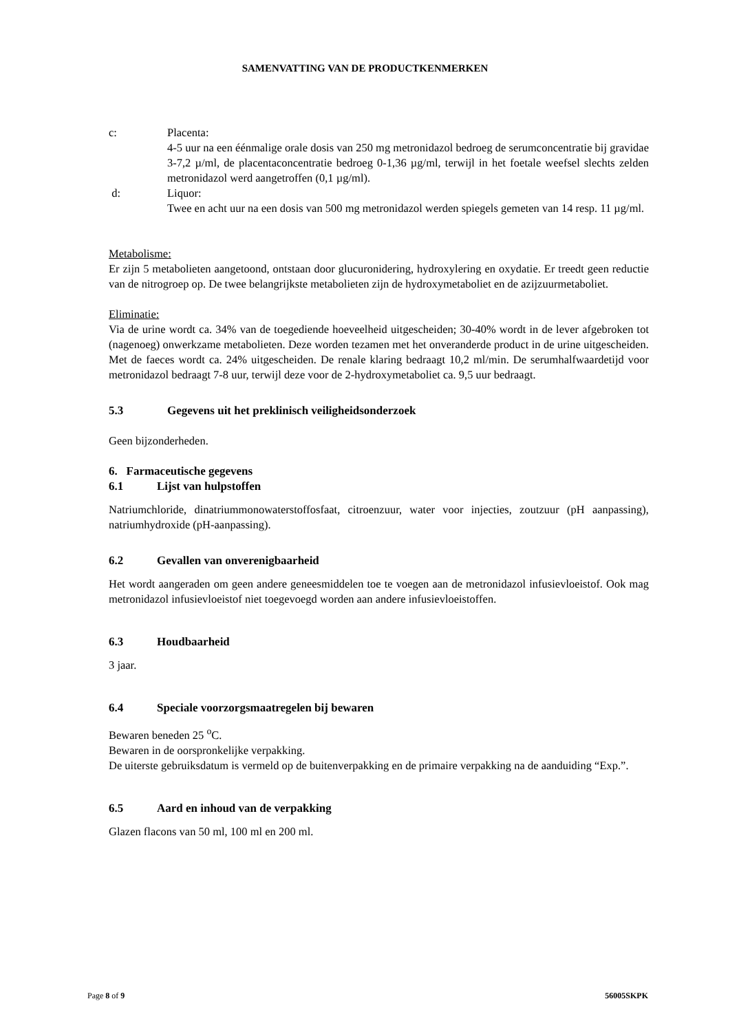SAMENVATTING VAN DE PRODUCTKENMERKEN
c: Placenta:
4-5 uur na een éénmalige orale dosis van 250 mg metronidazol bedroeg de serumconcentratie bij gravidae 3-7,2 µ/ml, de placentaconcentratie bedroeg 0-1,36 µg/ml, terwijl in het foetale weefsel slechts zelden metronidazol werd aangetroffen (0,1 µg/ml).
d: Liquor:
Twee en acht uur na een dosis van 500 mg metronidazol werden spiegels gemeten van 14 resp. 11 µg/ml.
Metabolisme:
Er zijn 5 metabolieten aangetoond, ontstaan door glucuronidering, hydroxylering en oxydatie. Er treedt geen reductie van de nitrogroep op. De twee belangrijkste metabolieten zijn de hydroxymetaboliet en de azijzuurmetaboliet.
Eliminatie:
Via de urine wordt ca. 34% van de toegediende hoeveelheid uitgescheiden; 30-40% wordt in de lever afgebroken tot (nagenoeg) onwerkzame metabolieten. Deze worden tezamen met het onveranderde product in de urine uitgescheiden. Met de faeces wordt ca. 24% uitgescheiden. De renale klaring bedraagt 10,2 ml/min. De serumhalfwaardetijd voor metronidazol bedraagt 7-8 uur, terwijl deze voor de 2-hydroxymetaboliet ca. 9,5 uur bedraagt.
5.3 Gegevens uit het preklinisch veiligheidsonderzoek
Geen bijzonderheden.
6. Farmaceutische gegevens
6.1 Lijst van hulpstoffen
Natriumchloride, dinatriummonowaterstoffosfaat, citroenzuur, water voor injecties, zoutzuur (pH aanpassing), natriumhydroxide (pH-aanpassing).
6.2 Gevallen van onverenigbaarheid
Het wordt aangeraden om geen andere geneesmiddelen toe te voegen aan de metronidazol infusievloeistof. Ook mag metronidazol infusievloeistof niet toegevoegd worden aan andere infusievloeistoffen.
6.3 Houdbaarheid
3 jaar.
6.4 Speciale voorzorgsmaatregelen bij bewaren
Bewaren beneden 25 <sup>o</sup>C.
Bewaren in de oorspronkelijke verpakking.
De uiterste gebruiksdatum is vermeld op de buitenverpakking en de primaire verpakking na de aanduiding “Exp.”.
6.5 Aard en inhoud van de verpakking
Glazen flacons van 50 ml, 100 ml en 200 ml.
Page 8 of 9 56005SKPK